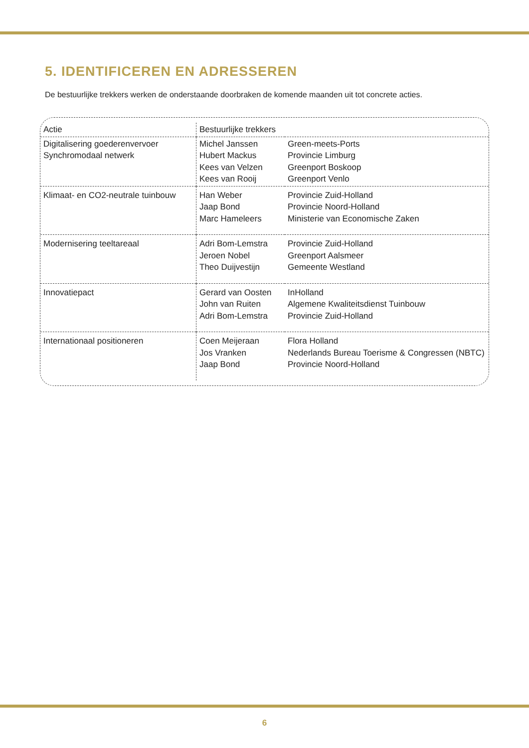5. IDENTIFICEREN EN ADRESSEREN
De bestuurlijke trekkers werken de onderstaande doorbraken de komende maanden uit tot concrete acties.
| Actie | Bestuurlijke trekkers | |
| --- | --- | --- |
| Digitalisering goederenvervoer Synchromodaal netwerk | Michel Janssen Hubert Mackus Kees van Velzen Kees van Rooij | Green-meets-Ports Provincie Limburg Greenport Boskoop Greenport Venlo |
| Klimaat- en CO2-neutrale tuinbouw | Han Weber Jaap Bond Marc Hameleers | Provincie Zuid-Holland Provincie Noord-Holland Ministerie van Economische Zaken |
| Modernisering teeltareaal | Adri Bom-Lemstra Jeroen Nobel Theo Duijvestijn | Provincie Zuid-Holland Greenport Aalsmeer Gemeente Westland |
| Innovatiepact | Gerard van Oosten John van Ruiten Adri Bom-Lemstra | InHolland Algemene Kwaliteitsdienst Tuinbouw Provincie Zuid-Holland |
| Internationaal positioneren | Coen Meijeraan Jos Vranken Jaap Bond | Flora Holland Nederlands Bureau Toerisme & Congressen (NBTC) Provincie Noord-Holland |
6